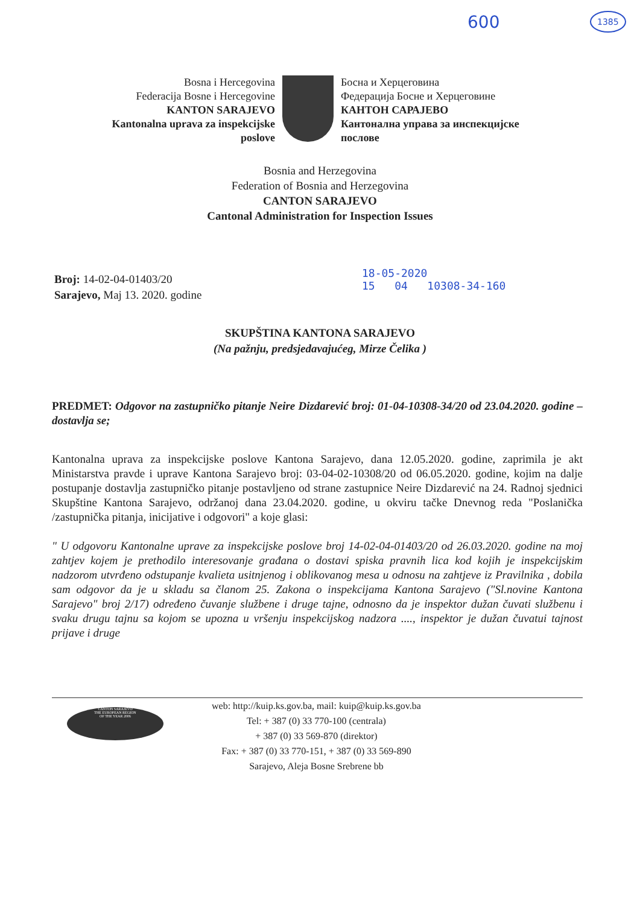600 1385
Bosna i Hercegovina
Federacija Bosne i Hercegovine
KANTON SARAJEVO
Kantonalna uprava za inspekcijske poslove
Босна и Херцеговина
Федерација Босне и Херцеговине
КАНТОН САРАЈЕВО
Кантонална управа за инспекцијске послове
Bosnia and Herzegovina
Federation of Bosnia and Herzegovina
CANTON SARAJEVO
Cantonal Administration for Inspection Issues
Broj: 14-02-04-01403/20
Sarajevo, Maj 13. 2020. godine
18-05-2020
15 04 10308-34-160
SKUPŠTINA KANTONA SARAJEVO
(Na pažnju, predsjedavajućeg, Mirze Čelika )
PREDMET: Odgovor na zastupničko pitanje Neire Dizdarević broj: 01-04-10308-34/20 od 23.04.2020. godine – dostavlja se;
Kantonalna uprava za inspekcijske poslove Kantona Sarajevo, dana 12.05.2020. godine, zaprimila je akt Ministarstva pravde i uprave Kantona Sarajevo broj: 03-04-02-10308/20 od 06.05.2020. godine, kojim na dalje postupanje dostavlja zastupničko pitanje postavljeno od strane zastupnice Neire Dizdarević na 24. Radnoj sjednici Skupštine Kantona Sarajevo, održanoj dana 23.04.2020. godine, u okviru tačke Dnevnog reda "Poslanička /zastupnička pitanja, inicijative i odgovori" a koje glasi:
" U odgovoru Kantonalne uprave za inspekcijske poslove broj 14-02-04-01403/20 od 26.03.2020. godine na moj zahtjev kojem je prethodilo interesovanje građana o dostavi spiska pravnih lica kod kojih je inspekcijskim nadzorom utvrđeno odstupanje kvalieta usitnjenog i oblikovanog mesa u odnosu na zahtjeve iz Pravilnika , dobila sam odgovor da je u skladu sa članom 25. Zakona o inspekcijama Kantona Sarajevo ("Sl.novine Kantona Sarajevo" broj 2/17) određeno čuvanje službene i druge tajne, odnosno da je inspektor dužan čuvati službenu i svaku drugu tajnu sa kojom se upozna u vršenju inspekcijskog nadzora ...., inspektor je dužan čuvatui tajnost prijave i druge
CANTON SARAJEVO
THE EUROPEAN REGION
OF THE YEAR 2006
web: http://kuip.ks.gov.ba, mail: kuip@kuip.ks.gov.ba
Tel: + 387 (0) 33 770-100 (centrala)
+ 387 (0) 33 569-870 (direktor)
Fax: + 387 (0) 33 770-151, + 387 (0) 33 569-890
Sarajevo, Aleja Bosne Srebrene bb